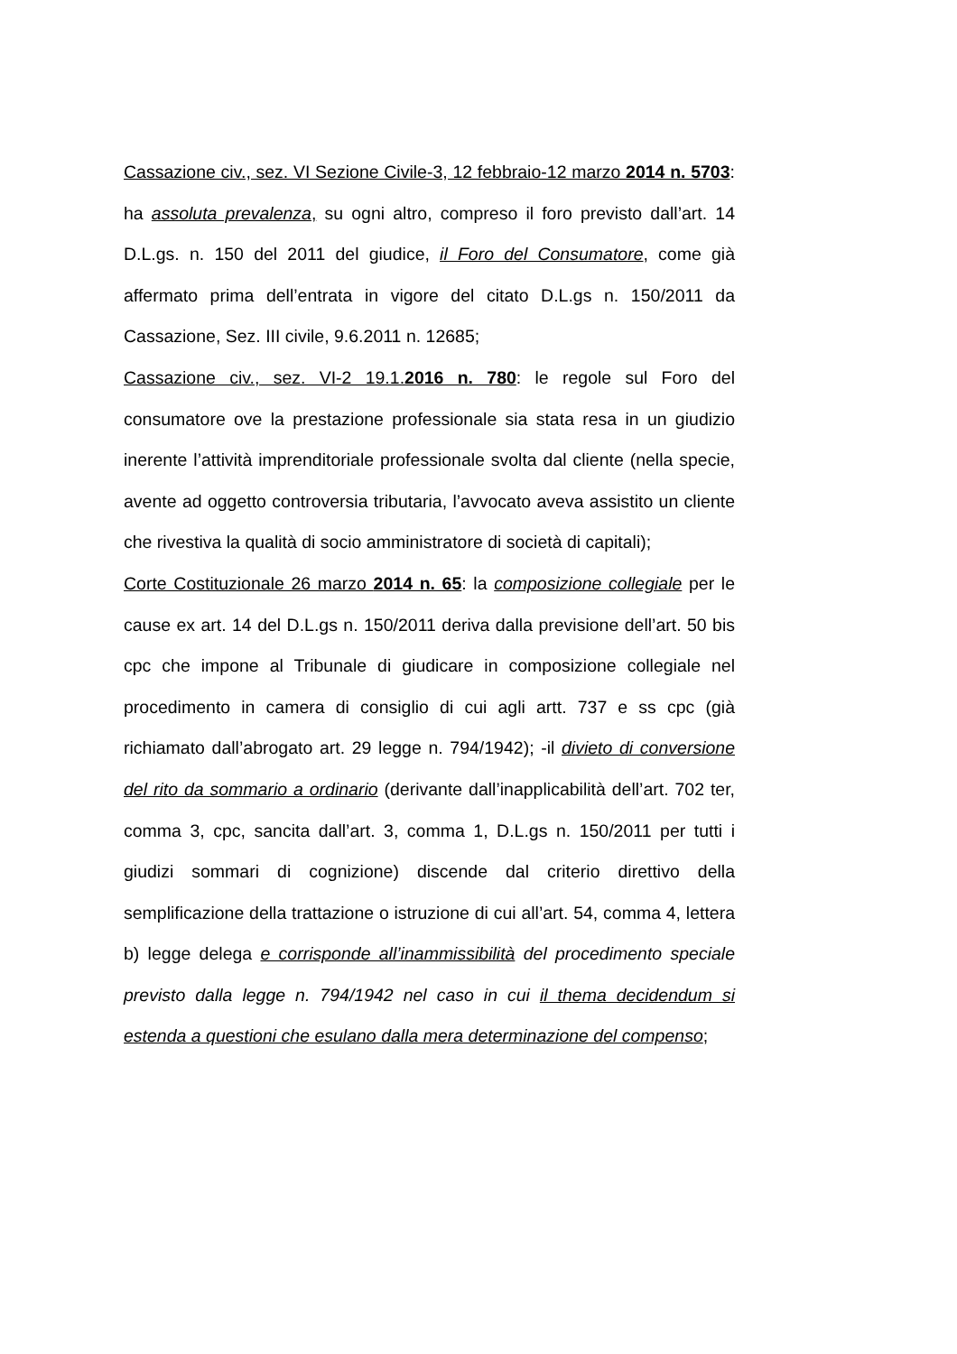Cassazione civ., sez. VI Sezione Civile-3, 12 febbraio-12 marzo 2014 n. 5703: ha assoluta prevalenza, su ogni altro, compreso il foro previsto dall’art. 14 D.L.gs. n. 150 del 2011 del giudice, il Foro del Consumatore, come già affermato prima dell’entrata in vigore del citato D.L.gs n. 150/2011 da Cassazione, Sez. III civile, 9.6.2011 n. 12685;
Cassazione civ., sez. VI-2 19.1.2016 n. 780: le regole sul Foro del consumatore ove la prestazione professionale sia stata resa in un giudizio inerente l’attività imprenditoriale professionale svolta dal cliente (nella specie, avente ad oggetto controversia tributaria, l’avvocato aveva assistito un cliente che rivestiva la qualità di socio amministratore di società di capitali);
Corte Costituzionale 26 marzo 2014 n. 65: la composizione collegiale per le cause ex art. 14 del D.L.gs n. 150/2011 deriva dalla previsione dell’art. 50 bis cpc che impone al Tribunale di giudicare in composizione collegiale nel procedimento in camera di consiglio di cui agli artt. 737 e ss cpc (già richiamato dall’abrogato art. 29 legge n. 794/1942); -il divieto di conversione del rito da sommario a ordinario (derivante dall’inapplicabilità dell’art. 702 ter, comma 3, cpc, sancita dall’art. 3, comma 1, D.L.gs n. 150/2011 per tutti i giudizi sommari di cognizione) discende dal criterio direttivo della semplificazione della trattazione o istruzione di cui all’art. 54, comma 4, lettera b) legge delega e corrisponde all’inammissibilità del procedimento speciale previsto dalla legge n. 794/1942 nel caso in cui il thema decidendum si estenda a questioni che esulano dalla mera determinazione del compenso;